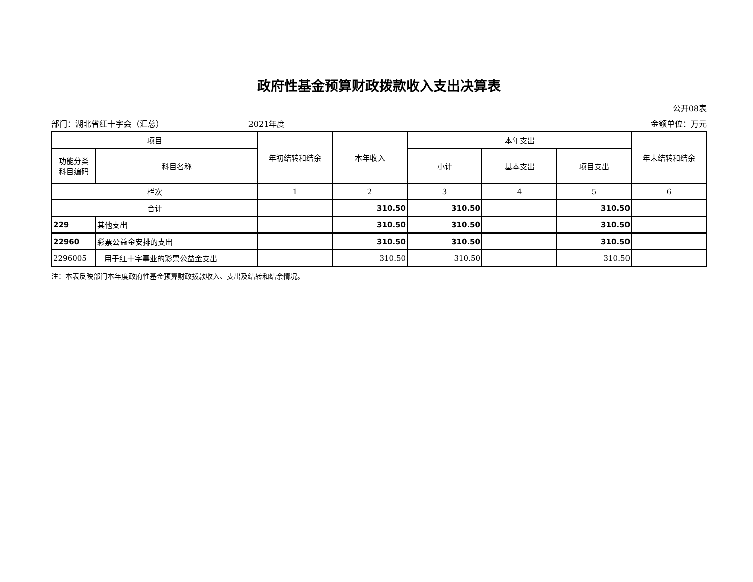政府性基金预算财政拨款收入支出决算表
公开08表
部门：湖北省红十字会（汇总） 2021年度 金额单位：万元
| 项目 | | 年初结转和结余 | 本年收入 | 本年支出 | | | 年末结转和结余 |
| --- | --- | --- | --- | --- | --- | --- | --- |
| 功能分类 科目编码 | 科目名称 | | | 小计 | 基本支出 | 项目支出 | |
| 栏次 | | 1 | 2 | 3 | 4 | 5 | 6 |
| 合计 | | | 310.50 | 310.50 | | 310.50 | |
| 229 | 其他支出 | | 310.50 | 310.50 | | 310.50 | |
| 22960 | 彩票公益金安排的支出 | | 310.50 | 310.50 | | 310.50 | |
| 2296005 | 用于红十字事业的彩票公益金支出 | | 310.50 | 310.50 | | 310.50 | |
注：本表反映部门本年度政府性基金预算财政拨款收入、支出及结转和结余情况。